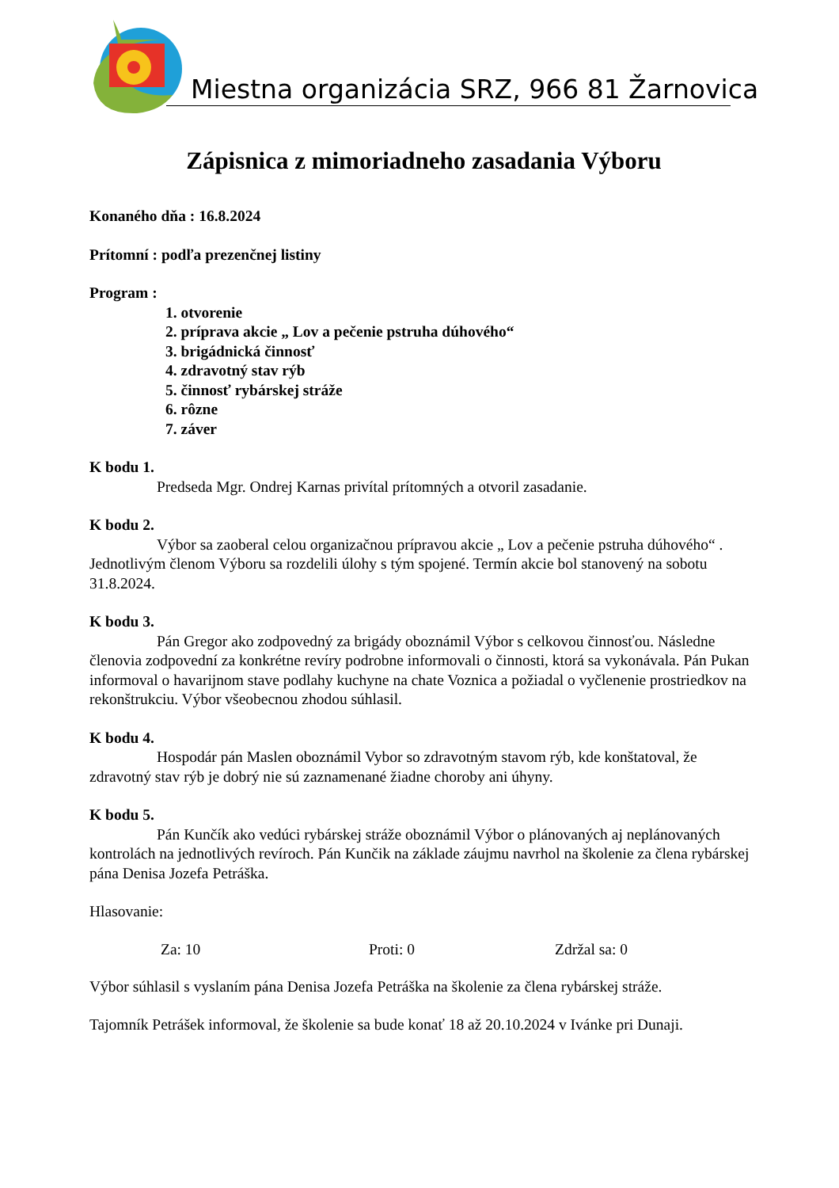Miestna organizácia SRZ, 966 81 Žarnovica
Zápisnica z mimoriadneho zasadania Výboru
Konaného dňa : 16.8.2024
Prítomní : podľa prezenčnej listiny
Program :
1. otvorenie
2. príprava akcie „ Lov a pečenie pstruha dúhového“
3. brigádnická činnosť
4. zdravotný stav rýb
5. činnosť rybárskej stráže
6. rôzne
7. záver
K bodu 1.
Predseda Mgr. Ondrej Karnas privítal prítomných a otvoril zasadanie.
K bodu 2.
Výbor sa zaoberal celou organizačnou prípravou akcie „ Lov a pečenie pstruha dúhového“ . Jednotlivým členom Výboru sa rozdelili úlohy s tým spojené. Termín akcie bol stanovený na sobotu 31.8.2024.
K bodu 3.
Pán Gregor ako zodpovedný za brigády oboznámil Výbor s celkovou činnosťou. Následne členovia zodpovední za konkrétne revíry podrobne informovali o činnosti, ktorá sa vykonávala. Pán Pukan informoval o havarijnom stave podlahy kuchyne na chate Voznica a požiadal o vyčlenenie prostriedkov na rekonštrukciu. Výbor všeobecnou zhodou súhlasil.
K bodu 4.
Hospodár pán Maslen oboznámil Vybor so zdravotným stavom rýb, kde konštatoval, že zdravotný stav rýb je dobrý nie sú zaznamenané žiadne choroby ani úhyny.
K bodu 5.
Pán Kunčík ako vedúci rybárskej stráže oboznámil Výbor o plánovaných aj neplánovaných kontrolách na jednotlivých revíroch. Pán Kunčik na základe záujmu navrhol na školenie za člena rybárskej pána Denisa Jozefa Petráška.
Hlasovanie:
Za: 10 Proti: 0 Zdržal sa: 0
Výbor súhlasil s vyslaním pána Denisa Jozefa Petráška na školenie za člena rybárskej stráže.
Tajomník Petrášek informoval, že školenie sa bude konať 18 až 20.10.2024 v Ivánke pri Dunaji.